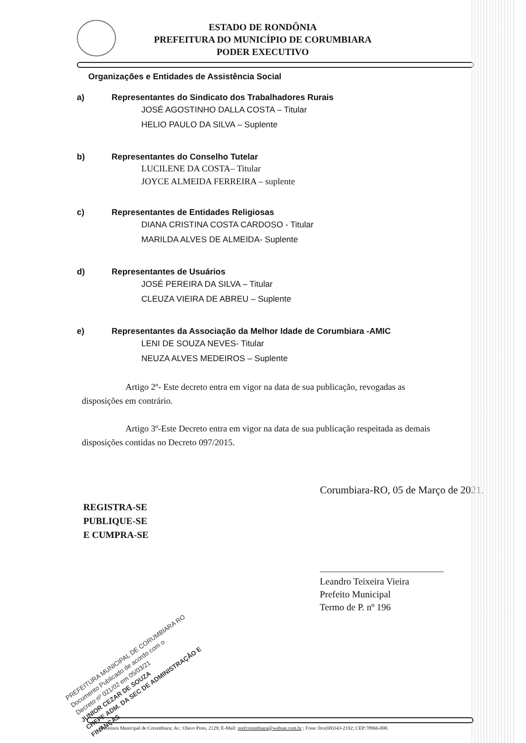ESTADO DE RONDÔNIA
PREFEITURA DO MUNICÍPIO DE CORUMBIARA
PODER EXECUTIVO
Organizações e Entidades de Assistência Social
a) Representantes do Sindicato dos Trabalhadores Rurais
JOSÉ AGOSTINHO DALLA COSTA – Titular
HELIO PAULO DA SILVA – Suplente
b) Representantes do Conselho Tutelar
LUCILENE DA COSTA– Titular
JOYCE ALMEIDA FERREIRA – suplente
c) Representantes de Entidades Religiosas
DIANA CRISTINA COSTA CARDOSO - Titular
MARILDA ALVES DE ALMEIDA- Suplente
d) Representantes de Usuários
JOSÉ PEREIRA DA SILVA – Titular
CLEUZA VIEIRA DE ABREU – Suplente
e) Representantes da Associação da Melhor Idade de Corumbiara -AMIC
LENI DE SOUZA NEVES- Titular
NEUZA ALVES MEDEIROS – Suplente
Artigo 2º- Este decreto entra em vigor na data de sua publicação, revogadas as disposições em contrário.
Artigo 3º-Este Decreto entra em vigor na data de sua publicação respeitada as demais disposições contidas no Decreto 097/2015.
Corumbiara-RO, 05 de Março de 2021.
REGISTRA-SE
PUBLIQUE-SE
E CUMPRA-SE
Leandro Teixeira Vieira
Prefeito Municipal
Termo de P. nº 196
PREFEITURA MUNICIPAL DE CORUMBIARA RO
Documento Publicado de acordo com o
Decreto nº 021/02 em 05/03/21
JUNIOR CEZAR DE SOUZA
CHEFE ADM. DA SEC DE ADMINISTRAÇÃO E FINANÇAS
Prefeitura Municipal de Corumbiara; Av.: Olavo Pires, 2129; E-Mail: prefcorumbiara@websat.com.br ; Fone: 0xx(69)343-2192; CEP:78966-000.